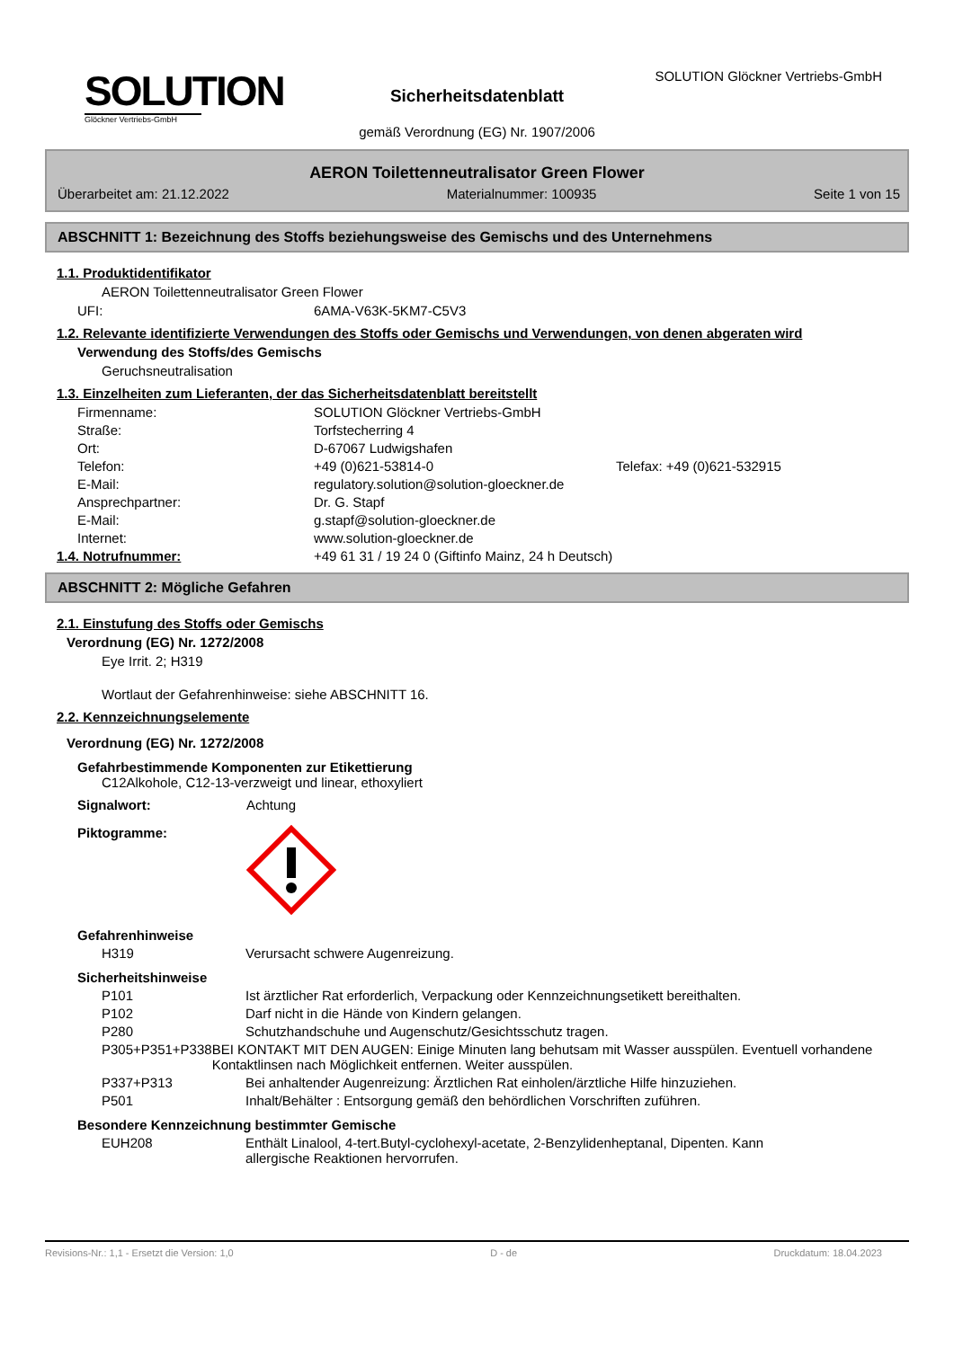SOLUTION
Glöckner Vertriebs-GmbH
SOLUTION Glöckner Vertriebs-GmbH
Sicherheitsdatenblatt
gemäß Verordnung (EG) Nr. 1907/2006
AERON Toilettenneutralisator Green Flower
Überarbeitet am: 21.12.2022 Materialnummer: 100935 Seite 1 von 15
ABSCHNITT 1: Bezeichnung des Stoffs beziehungsweise des Gemischs und des Unternehmens
1.1. Produktidentifikator
AERON Toilettenneutralisator Green Flower
UFI: 6AMA-V63K-5KM7-C5V3
1.2. Relevante identifizierte Verwendungen des Stoffs oder Gemischs und Verwendungen, von denen abgeraten wird
Verwendung des Stoffs/des Gemischs
Geruchsneutralisation
1.3. Einzelheiten zum Lieferanten, der das Sicherheitsdatenblatt bereitstellt
Firmenname: SOLUTION Glöckner Vertriebs-GmbH
Straße: Torfstecherring 4
Ort: D-67067 Ludwigshafen
Telefon: +49 (0)621-53814-0 Telefax: +49 (0)621-532915
E-Mail: regulatory.solution@solution-gloeckner.de
Ansprechpartner: Dr. G. Stapf
E-Mail: g.stapf@solution-gloeckner.de
Internet: www.solution-gloeckner.de
1.4. Notrufnummer: +49 61 31 / 19 24 0 (Giftinfo Mainz, 24 h Deutsch)
ABSCHNITT 2: Mögliche Gefahren
2.1. Einstufung des Stoffs oder Gemischs
Verordnung (EG) Nr. 1272/2008
Eye Irrit. 2; H319
Wortlaut der Gefahrenhinweise: siehe ABSCHNITT 16.
2.2. Kennzeichnungselemente
Verordnung (EG) Nr. 1272/2008
Gefahrbestimmende Komponenten zur Etikettierung
C12Alkohole, C12-13-verzweigt und linear, ethoxyliert
Signalwort: Achtung
Piktogramme:
Gefahrenhinweise
H319 Verursacht schwere Augenreizung.
Sicherheitshinweise
P101 Ist ärztlicher Rat erforderlich, Verpackung oder Kennzeichnungsetikett bereithalten.
P102 Darf nicht in die Hände von Kindern gelangen.
P280 Schutzhandschuhe und Augenschutz/Gesichtsschutz tragen.
P305+P351+P338 BEI KONTAKT MIT DEN AUGEN: Einige Minuten lang behutsam mit Wasser ausspülen. Eventuell vorhandene Kontaktlinsen nach Möglichkeit entfernen. Weiter ausspülen.
P337+P313 Bei anhaltender Augenreizung: Ärztlichen Rat einholen/ärztliche Hilfe hinzuziehen.
P501 Inhalt/Behälter : Entsorgung gemäß den behördlichen Vorschriften zuführen.
Besondere Kennzeichnung bestimmter Gemische
EUH208 Enthält Linalool, 4-tert.Butyl-cyclohexyl-acetate, 2-Benzylidenheptanal, Dipenten. Kann allergische Reaktionen hervorrufen.
Revisions-Nr.: 1,1 - Ersetzt die Version: 1,0 D - de Druckdatum: 18.04.2023